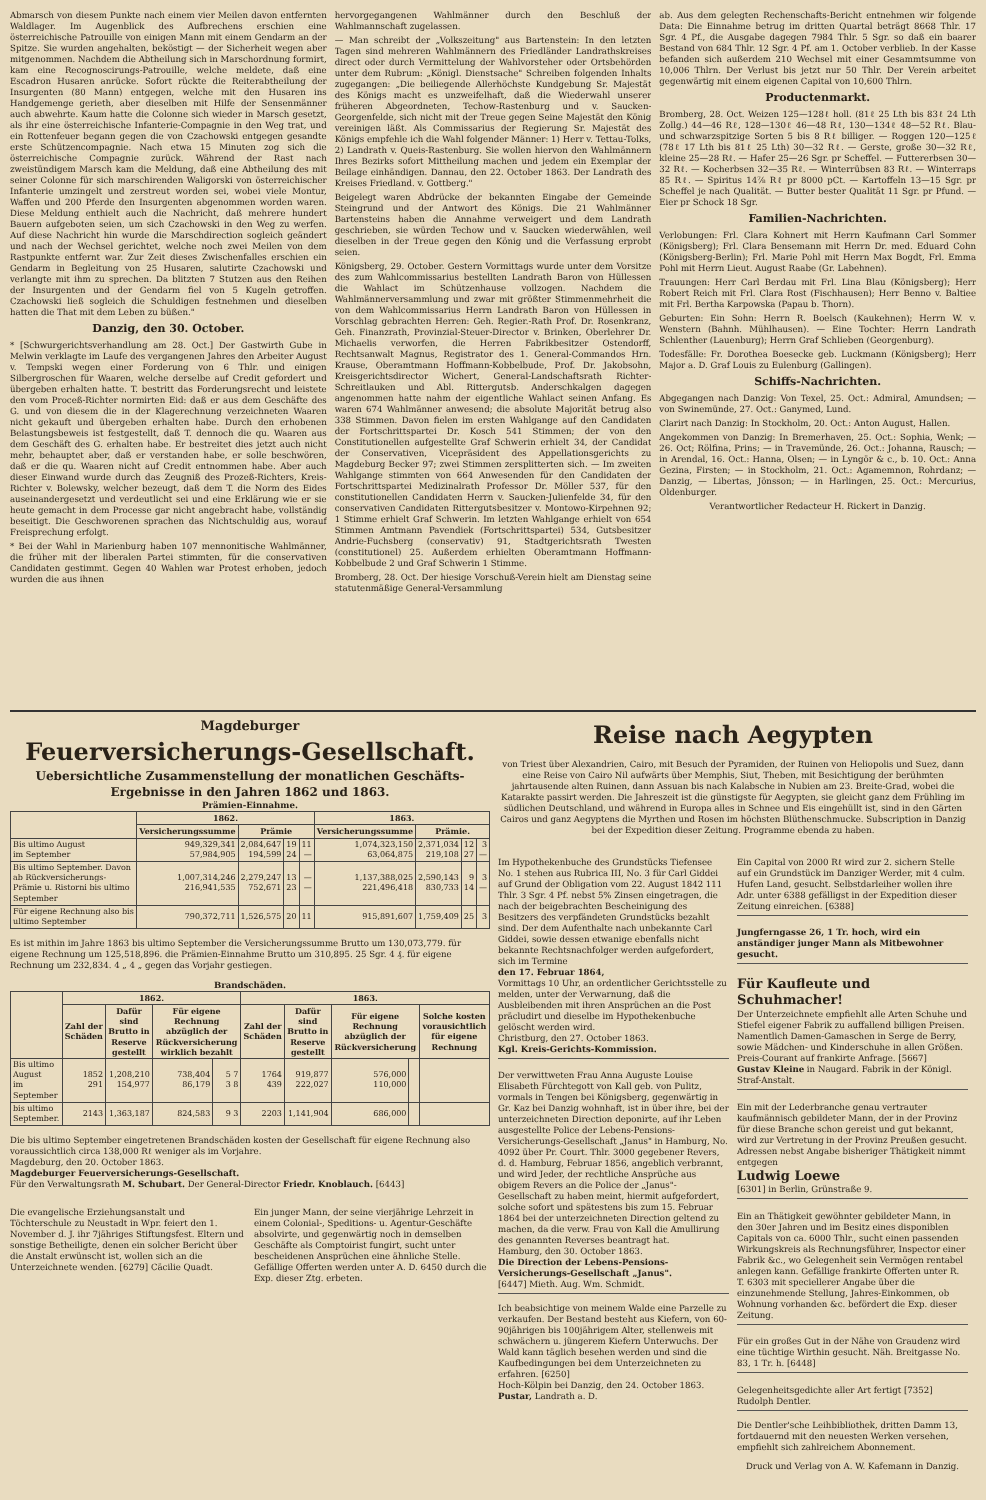Abmarsch von diesem Punkte nach einem vier Meilen davon entfernten Waldlager. Im Augenblick des Aufbrechens erschien eine österreichische Patrouille von einigen Mann mit einem Gendarm an der Spitze. Sie wurden angehalten, beköstigt — der Sicherheit wegen aber mitgenommen. Nachdem die Abtheilung sich in Marschordnung formirt, kam eine Recognoscirungs-Patrouille, welche meldete, daß eine Escadron Husaren anrücke. Sofort rückte die Reiterabtheilung der Insurgenten (80 Mann) entgegen, welche mit den Husaren ins Handgemenge gerieth, aber dieselben mit Hilfe der Sensenmänner auch abwehrte. Kaum hatte die Colonne sich wieder in Marsch gesetzt, als ihr eine österreichische Infanterie-Compagnie in den Weg trat, und ein Rottenfeuer begann gegen die von Czachowski entgegen gesandte erste Schützencompagnie. Nach etwa 15 Minuten zog sich die österreichische Compagnie zurück. Während der Rast nach zweistündigem Marsch kam die Meldung, daß eine Abtheilung des mit seiner Colonne für sich marschirenden Waligorski von österreichischer Infanterie umzingelt und zerstreut worden sei, wobei viele Montur, Waffen und 200 Pferde den Insurgenten abgenommen worden waren. Diese Meldung enthielt auch die Nachricht, daß mehrere hundert Bauern aufgeboten seien, um sich Czachowski in den Weg zu werfen. Auf diese Nachricht hin wurde die Marschdirection sogleich geändert und nach der Wechsel gerichtet, welche noch zwei Meilen von dem Rastpunkte entfernt war. Zur Zeit dieses Zwischenfalles erschien ein Gendarm in Begleitung von 25 Husaren, salutirte Czachowski und verlangte mit ihm zu sprechen. Da blitzten 7 Stutzen aus den Reihen der Insurgenten und der Gendarm fiel von 5 Kugeln getroffen. Czachowski ließ sogleich die Schuldigen festnehmen und dieselben hatten die That mit dem Leben zu büßen."
Danzig, den 30. October.
* [Schwurgerichtsverhandlung am 28. Oct.] Der Gastwirth Gube in Melwin verklagte im Laufe des vergangenen Jahres den Arbeiter August v. Tempski wegen einer Forderung von 6 Thlr. und einigen Silbergroschen für Waaren, welche derselbe auf Credit gefordert und übergeben erhalten hatte. T. bestritt das Forderungsrecht und leistete den vom Proceß-Richter normirten Eid: daß er aus dem Geschäfte des G. und von diesem die in der Klagerechnung verzeichneten Waaren nicht gekauft und übergeben erhalten habe. Durch den erhobenen Belastungsbeweis ist festgestellt, daß T. dennoch die qu. Waaren aus dem Geschäft des G. erhalten habe. Er bestreitet dies jetzt auch nicht mehr, behauptet aber, daß er verstanden habe, er solle beschwören, daß er die qu. Waaren nicht auf Credit entnommen habe. Aber auch dieser Einwand wurde durch das Zeugniß des Prozeß-Richters, Kreis-Richter v. Bolewsky, welcher bezeugt, daß dem T. die Norm des Eides auseinandergesetzt und verdeutlicht sei und eine Erklärung wie er sie heute gemacht in dem Processe gar nicht angebracht habe, vollständig beseitigt. Die Geschworenen sprachen das Nichtschuldig aus, worauf Freisprechung erfolgt.
* Bei der Wahl in Marienburg haben 107 mennonitische Wahlmänner, die früher mit der liberalen Partei stimmten, für die conservativen Candidaten gestimmt. Gegen 40 Wahlen war Protest erhoben, jedoch wurden die aus ihnen
hervorgegangenen Wahlmänner durch den Beschluß der Wahlmannschaft zugelassen.
— Man schreibt der „Volkszeitung" aus Bartenstein: In den letzten Tagen sind mehreren Wahlmännern des Friedländer Landrathskreises direct oder durch Vermittelung der Wahlvorsteher oder Ortsbehörden unter dem Rubrum: „Königl. Dienstsache" Schreiben folgenden Inhalts zugegangen: „Die beiliegende Allerhöchste Kundgebung Sr. Majestät des Königs macht es unzweifelhaft, daß die Wiederwahl unserer früheren Abgeordneten, Techow-Rastenburg und v. Saucken-Georgenfelde, sich nicht mit der Treue gegen Seine Majestät den König vereinigen läßt. Als Commissarius der Regierung Sr. Majestät des Königs empfehle ich die Wahl folgender Männer: 1) Herr v. Tettau-Tolks, 2) Landrath v. Queis-Rastenburg. Sie wollen hiervon den Wahlmännern Ihres Bezirks sofort Mittheilung machen und jedem ein Exemplar der Beilage einhändigen. Dannau, den 22. October 1863. Der Landrath des Kreises Friedland. v. Gottberg."
Beigelegt waren Abdrücke der bekannten Eingabe der Gemeinde Steingrund und der Antwort des Königs. Die 21 Wahlmänner Bartensteins haben die Annahme verweigert und dem Landrath geschrieben, sie würden Techow und v. Saucken wiederwählen, weil dieselben in der Treue gegen den König und die Verfassung erprobt seien.
Königsberg, 29. October. Gestern Vormittags wurde unter dem Vorsitze des zum Wahlcommissarius bestellten Landrath Baron von Hüllessen die Wahlact im Schützenhause vollzogen. Nachdem die Wahlmännerversammlung und zwar mit größter Stimmenmehrheit die von dem Wahlcommissarius Herrn Landrath Baron von Hüllessen in Vorschlag gebrachten Herren: Geh. Regier.-Rath Prof. Dr. Rosenkranz, Geh. Finanzrath, Provinzial-Steuer-Director v. Brinken, Oberlehrer Dr. Michaelis verworfen, die Herren Fabrikbesitzer Ostendorff, Rechtsanwalt Magnus, Registrator des 1. General-Commandos Hrn. Krause, Oberamtmann Hoffmann-Kobbelbude, Prof. Dr. Jakobsohn, Kreisgerichtsdirector Wichert, General-Landschaftsrath Richter-Schreitlauken und Abl. Rittergutsb. Anderschkalgen dagegen angenommen hatte nahm der eigentliche Wahlact seinen Anfang. Es waren 674 Wahlmänner anwesend; die absolute Majorität betrug also 338 Stimmen. Davon fielen im ersten Wahlgange auf den Candidaten der Fortschrittspartei Dr. Kosch 541 Stimmen; der von den Constitutionellen aufgestellte Graf Schwerin erhielt 34, der Candidat der Conservativen, Vicepräsident des Appellationsgerichts zu Magdeburg Becker 97; zwei Stimmen zersplitterten sich. — Im zweiten Wahlgange stimmten von 664 Anwesenden für den Candidaten der Fortschrittspartei Medizinalrath Professor Dr. Möller 537, für den constitutionellen Candidaten Herrn v. Saucken-Julienfelde 34, für den conservativen Candidaten Rittergutsbesitzer v. Montowo-Kirpehnen 92; 1 Stimme erhielt Graf Schwerin. Im letzten Wahlgange erhielt von 654 Stimmen Amtmann Pavendiek (Fortschrittspartei) 534, Gutsbesitzer Andrie-Fuchsberg (conservativ) 91, Stadtgerichtsrath Twesten (constitutionel) 25. Außerdem erhielten Oberamtmann Hoffmann-Kobbelbude 2 und Graf Schwerin 1 Stimme.
Bromberg, 28. Oct. Der hiesige Vorschuß-Verein hielt am Dienstag seine statutenmäßige General-Versammlung
ab. Aus dem gelegten Rechenschafts-Bericht entnehmen wir folgende Data: Die Einnahme betrug im dritten Quartal beträgt 8668 Thlr. 17 Sgr. 4 Pf., die Ausgabe dagegen 7984 Thlr. 5 Sgr. so daß ein baarer Bestand von 684 Thlr. 12 Sgr. 4 Pf. am 1. October verblieb. In der Kasse befanden sich außerdem 210 Wechsel mit einer Gesammtsumme von 10,006 Thlrn. Der Verlust bis jetzt nur 50 Thlr. Der Verein arbeitet gegenwärtig mit einem eigenen Capital von 10,600 Thlrn.
Productenmarkt.
Bromberg, 28. Oct. Weizen 125—128ℓ holl. (81ℓ 25 Lth bis 83ℓ 24 Lth Zollg.) 44—46 Rℓ, 128—130ℓ 46—48 Rℓ, 130—134ℓ 48—52 Rℓ. Blau- und schwarzspitzige Sorten 5 bis 8 Rℓ billiger. — Roggen 120—125ℓ (78ℓ 17 Lth bis 81ℓ 25 Lth) 30—32 Rℓ. — Gerste, große 30—32 Rℓ, kleine 25—28 Rℓ. — Hafer 25—26 Sgr. pr Scheffel. — Futtererbsen 30—32 Rℓ. — Kocherbsen 32—35 Rℓ. — Winterrübsen 83 Rℓ. — Winterraps 85 Rℓ. — Spiritus 14⅞ Rℓ pr 8000 pCt. — Kartoffeln 13—15 Sgr. pr Scheffel je nach Qualität. — Butter bester Qualität 11 Sgr. pr Pfund. — Eier pr Schock 18 Sgr.
Familien-Nachrichten.
Verlobungen: Frl. Clara Kohnert mit Herrn Kaufmann Carl Sommer (Königsberg); Frl. Clara Bensemann mit Herrn Dr. med. Eduard Cohn (Königsberg-Berlin); Frl. Marie Pohl mit Herrn Max Bogdt, Frl. Emma Pohl mit Herrn Lieut. August Raabe (Gr. Labehnen).
Trauungen: Herr Carl Berdau mit Frl. Lina Blau (Königsberg); Herr Robert Reich mit Frl. Clara Rost (Fischhausen); Herr Benno v. Baltiee mit Frl. Bertha Karpowska (Papau b. Thorn).
Geburten: Ein Sohn: Herrn R. Boelsch (Kaukehnen); Herrn W. v. Wenstern (Bahnh. Mühlhausen). — Eine Tochter: Herrn Landrath Schlenther (Lauenburg); Herrn Graf Schlieben (Georgenburg).
Todesfälle: Fr. Dorothea Boesecke geb. Luckmann (Königsberg); Herr Major a. D. Graf Louis zu Eulenburg (Gallingen).
Schiffs-Nachrichten.
Abgegangen nach Danzig: Von Texel, 25. Oct.: Admiral, Amundsen; — von Swinemünde, 27. Oct.: Ganymed, Lund.
Clarirt nach Danzig: In Stockholm, 20. Oct.: Anton August, Hallen.
Angekommen von Danzig: In Bremerhaven, 25. Oct.: Sophia, Wenk; — 26. Oct; Rölfina, Prins; — in Travemünde, 26. Oct.: Johanna, Rausch; — in Arendal, 16. Oct.: Hanna, Olsen; — in Lyngör & c., b. 10. Oct.: Anna Gezina, Firsten; — in Stockholm, 21. Oct.: Agamemnon, Rohrdanz; — Danzig, — Libertas, Jönsson; — in Harlingen, 25. Oct.: Mercurius, Oldenburger.
Verantwortlicher Redacteur H. Rickert in Danzig.
Magdeburger
Feuerversicherungs-Gesellschaft.
Uebersichtliche Zusammenstellung der monatlichen Geschäfts-Ergebnisse in den Jahren 1862 und 1863.
Prämien-Einnahme.
| | 1862. | | | | 1863. | | | |
| --- | --- | --- | --- | --- | --- | --- | --- | --- |
| | Versicherungssumme | Prämie | | | Versicherungssumme | Prämie. | | |
| Bis ultimo August im September | 949,329,341 57,984,905 | 2,084,647 194,599 | 19 24 | 11 — | 1,074,323,150 63,064,875 | 2,371,034 219,108 | 12 27 | 3 — |
| Bis ultimo September. Davon ab Rückversicherungs-Prämie u. Ristorni bis ultimo September | 1,007,314,246 216,941,535 | 2,279,247 752,671 | 13 23 | — — | 1,137,388,025 221,496,418 | 2,590,143 830,733 | 9 14 | 3 — |
| Für eigene Rechnung also bis ultimo September | 790,372,711 | 1,526,575 | 20 | 11 | 915,891,607 | 1,759,409 | 25 | 3 |
Es ist mithin im Jahre 1863 bis ultimo September die Versicherungssumme Brutto um 130,073,779. für eigene Rechnung um 125,518,896. die Prämien-Einnahme Brutto um 310,895. 25 Sgr. 4 ₰. für eigene Rechnung um 232,834. 4 „ 4 „ gegen das Vorjahr gestiegen.
Brandschäden.
| | 1862. | | | | 1863. | | | | |
| --- | --- | --- | --- | --- | --- | --- | --- | --- | --- |
| | Zahl der Schäden | Dafür sind Brutto in Reserve gestellt | Für eigene Rechnung abzüglich der Rückversicherung wirklich bezahlt | | Zahl der Schäden | Dafür sind Brutto in Reserve gestellt | Für eigene Rechnung abzüglich der Rückversicherung | | Solche kosten vorausichtlich für eigene Rechnung |
| Bis ultimo August im September | 1852 291 | 1,208,210 154,977 | 738,404 86,179 | 5 7 3 8 | 1764 439 | 919,877 222,027 | 576,000 110,000 | | |
| bis ultimo September. | 2143 | 1,363,187 | 824,583 | 9 3 | 2203 | 1,141,904 | 686,000 | | |
Die bis ultimo September eingetretenen Brandschäden kosten der Gesellschaft für eigene Rechnung also voraussichtlich circa 138,000 Rℓ weniger als im Vorjahre.
Magdeburg, den 20. October 1863.
Magdeburger Feuerversicherungs-Gesellschaft.
Für den Verwaltungsrath M. Schubart. Der General-Director Friedr. Knoblauch. [6443]
Die evangelische Erziehungsanstalt und Töchterschule zu Neustadt in Wpr. feiert den 1. November d. J. ihr 7jähriges Stiftungsfest. Eltern und sonstige Betheiligte, denen ein solcher Bericht über die Anstalt erwünscht ist, wollen sich an die Unterzeichnete wenden. [6279] Cäcilie Quadt.
Ein junger Mann, der seine vierjährige Lehrzeit in einem Colonial-, Speditions- u. Agentur-Geschäfte absolvirte, und gegenwärtig noch in demselben Geschäfte als Comptoirist fungirt, sucht unter bescheidenen Ansprüchen eine ähnliche Stelle. Gefällige Offerten werden unter A. D. 6450 durch die Exp. dieser Ztg. erbeten.
Reise nach Aegypten
von Triest über Alexandrien, Cairo, mit Besuch der Pyramiden, der Ruinen von Heliopolis und Suez, dann eine Reise von Cairo Nil aufwärts über Memphis, Siut, Theben, mit Besichtigung der berühmten jahrtausende alten Ruinen, dann Assuan bis nach Kalabsche in Nubien am 23. Breite-Grad, wobei die Katarakte passirt werden. Die Jahreszeit ist die günstigste für Aegypten, sie gleicht ganz dem Frühling im südlichen Deutschland, und während in Europa alles in Schnee und Eis eingehüllt ist, sind in den Gärten Cairos und ganz Aegyptens die Myrthen und Rosen im höchsten Blüthenschmucke. Subscription in Danzig bei der Expedition dieser Zeitung. Programme ebenda zu haben.
Im Hypothekenbuche des Grundstücks Tiefensee No. 1 stehen aus Rubrica III, No. 3 für Carl Giddei auf Grund der Obligation vom 22. August 1842 111 Thlr. 3 Sgr. 4 Pf. nebst 5% Zinsen eingetragen, die nach der beigebrachten Bescheinigung des Besitzers des verpfändeten Grundstücks bezahlt sind. Der dem Aufenthalte nach unbekannte Carl Giddei, sowie dessen etwanige ebenfalls nicht bekannte Rechtsnachfolger werden aufgefordert, sich im Termine
den 17. Februar 1864,
Vormittags 10 Uhr, an ordentlicher Gerichtsstelle zu melden, unter der Verwarnung, daß die Ausbleibenden mit ihren Ansprüchen an die Post präcludirt und dieselbe im Hypothekenbuche gelöscht werden wird.
Christburg, den 27. October 1863.
Kgl. Kreis-Gerichts-Kommission.
Der verwittweten Frau Anna Auguste Louise Elisabeth Fürchtegott von Kall geb. von Pulitz, vormals in Tengen bei Königsberg, gegenwärtig in Gr. Kaz bei Danzig wohnhaft, ist in über ihre, bei der unterzeichneten Direction deponirte, auf ihr Leben ausgestellte Police der Lebens-Pensions-Versicherungs-Gesellschaft „Janus" in Hamburg, No. 4092 über Pr. Court. Thlr. 3000 gegebener Revers, d. d. Hamburg, Februar 1856, angeblich verbrannt, und wird Jeder, der rechtliche Ansprüche aus obigem Revers an die Police der „Janus"-Gesellschaft zu haben meint, hiermit aufgefordert, solche sofort und spätestens bis zum 15. Februar 1864 bei der unterzeichneten Direction geltend zu machen, da die verw. Frau von Kall die Amullirung des genannten Reverses beantragt hat.
Hamburg, den 30. October 1863.
Die Direction der Lebens-Pensions-Versicherungs-Gesellschaft „Janus".
[6447] Mieth. Aug. Wm. Schmidt.
Ich beabsichtige von meinem Walde eine Parzelle zu verkaufen. Der Bestand besteht aus Kiefern, von 60- 90jährigen bis 100jährigem Alter, stellenweis mit schwächern u. jüngerem Kiefern Unterwuchs. Der Wald kann täglich besehen werden und sind die Kaufbedingungen bei dem Unterzeichneten zu erfahren. [6250]
Hoch-Kölpin bei Danzig, den 24. October 1863.
Pustar, Landrath a. D.
Ein Capital von 2000 Rℓ wird zur 2. sichern Stelle auf ein Grundstück im Danziger Werder, mit 4 culm. Hufen Land, gesucht. Selbstdarleiher wollen ihre Adr. unter 6388 gefälligst in der Expedition dieser Zeitung einreichen. [6388]
Jungferngasse 26, 1 Tr. hoch, wird ein anständiger junger Mann als Mitbewohner gesucht.
Für Kaufleute und Schuhmacher!
Der Unterzeichnete empfiehlt alle Arten Schuhe und Stiefel eigener Fabrik zu auffallend billigen Preisen. Namentlich Damen-Gamaschen in Serge de Berry, sowie Mädchen- und Kinderschuhe in allen Größen. Preis-Courant auf frankirte Anfrage. [5667]
Gustav Kleine in Naugard. Fabrik in der Königl. Straf-Anstalt.
Ein mit der Lederbranche genau vertrauter kaufmännisch gebildeter Mann, der in der Provinz für diese Branche schon gereist und gut bekannt, wird zur Vertretung in der Provinz Preußen gesucht. Adressen nebst Angabe bisheriger Thätigkeit nimmt entgegen
Ludwig Loewe
[6301] in Berlin, Grünstraße 9.
Ein an Thätigkeit gewöhnter gebildeter Mann, in den 30er Jahren und im Besitz eines disponiblen Capitals von ca. 6000 Thlr., sucht einen passenden Wirkungskreis als Rechnungsführer, Inspector einer Fabrik &c., wo Gelegenheit sein Vermögen rentabel anlegen kann. Gefällige frankirte Offerten unter R. T. 6303 mit speciellerer Angabe über die einzunehmende Stellung, Jahres-Einkommen, ob Wohnung vorhanden &c. befördert die Exp. dieser Zeitung.
Für ein großes Gut in der Nähe von Graudenz wird eine tüchtige Wirthin gesucht. Näh. Breitgasse No. 83, 1 Tr. h. [6448]
Gelegenheitsgedichte aller Art fertigt [7352] Rudolph Dentler.
Die Dentler'sche Leihbibliothek, dritten Damm 13, fortdauernd mit den neuesten Werken versehen, empfiehlt sich zahlreichem Abonnement.
Druck und Verlag von A. W. Kafemann in Danzig.